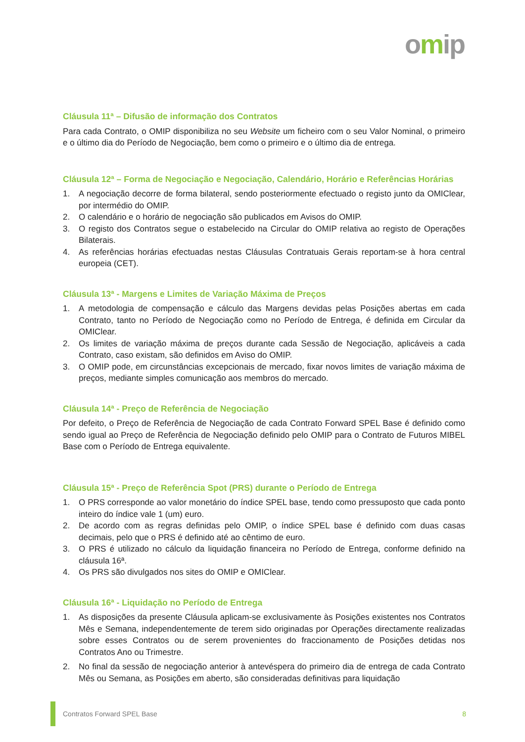omip
Cláusula 11ª – Difusão de informação dos Contratos
Para cada Contrato, o OMIP disponibiliza no seu Website um ficheiro com o seu Valor Nominal, o primeiro e o último dia do Período de Negociação, bem como o primeiro e o último dia de entrega.
Cláusula 12ª – Forma de Negociação e Negociação, Calendário, Horário e Referências Horárias
1. A negociação decorre de forma bilateral, sendo posteriormente efectuado o registo junto da OMIClear, por intermédio do OMIP.
2. O calendário e o horário de negociação são publicados em Avisos do OMIP.
3. O registo dos Contratos segue o estabelecido na Circular do OMIP relativa ao registo de Operações Bilaterais.
4. As referências horárias efectuadas nestas Cláusulas Contratuais Gerais reportam-se à hora central europeia (CET).
Cláusula 13ª - Margens e Limites de Variação Máxima de Preços
1. A metodologia de compensação e cálculo das Margens devidas pelas Posições abertas em cada Contrato, tanto no Período de Negociação como no Período de Entrega, é definida em Circular da OMIClear.
2. Os limites de variação máxima de preços durante cada Sessão de Negociação, aplicáveis a cada Contrato, caso existam, são definidos em Aviso do OMIP.
3. O OMIP pode, em circunstâncias excepcionais de mercado, fixar novos limites de variação máxima de preços, mediante simples comunicação aos membros do mercado.
Cláusula 14ª - Preço de Referência de Negociação
Por defeito, o Preço de Referência de Negociação de cada Contrato Forward SPEL Base é definido como sendo igual ao Preço de Referência de Negociação definido pelo OMIP para o Contrato de Futuros MIBEL Base com o Período de Entrega equivalente.
Cláusula 15ª - Preço de Referência Spot (PRS) durante o Período de Entrega
1. O PRS corresponde ao valor monetário do índice SPEL base, tendo como pressuposto que cada ponto inteiro do índice vale 1 (um) euro.
2. De acordo com as regras definidas pelo OMIP, o índice SPEL base é definido com duas casas decimais, pelo que o PRS é definido até ao cêntimo de euro.
3. O PRS é utilizado no cálculo da liquidação financeira no Período de Entrega, conforme definido na cláusula 16ª.
4. Os PRS são divulgados nos sites do OMIP e OMIClear.
Cláusula 16ª - Liquidação no Período de Entrega
1. As disposições da presente Cláusula aplicam-se exclusivamente às Posições existentes nos Contratos Mês e Semana, independentemente de terem sido originadas por Operações directamente realizadas sobre esses Contratos ou de serem provenientes do fraccionamento de Posições detidas nos Contratos Ano ou Trimestre.
2. No final da sessão de negociação anterior à antevéspera do primeiro dia de entrega de cada Contrato Mês ou Semana, as Posições em aberto, são consideradas definitivas para liquidação
Contratos Forward SPEL Base 8